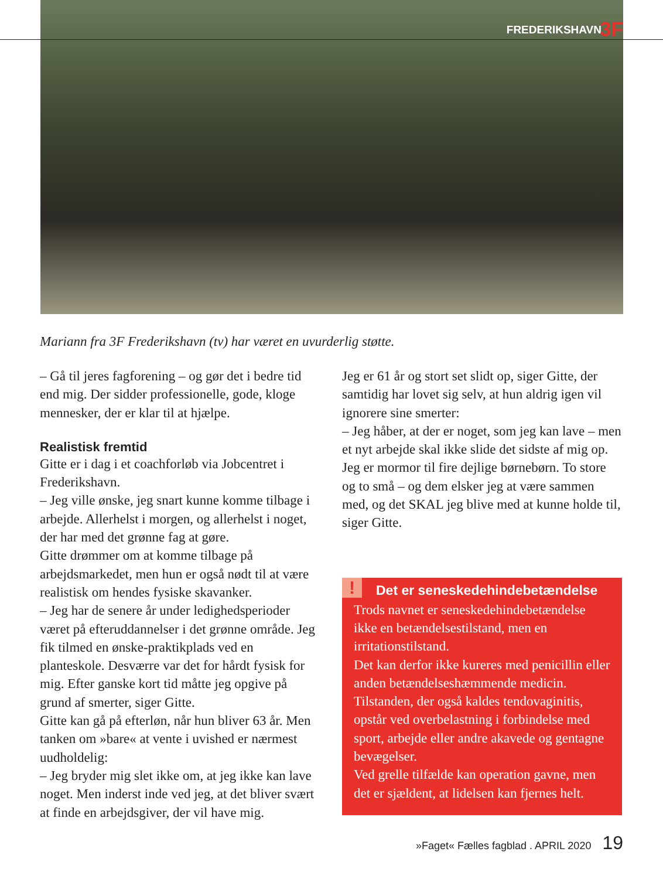FREDERIKSHAVN 3F
Mariann fra 3F Frederikshavn (tv) har været en uvurderlig støtte.
– Gå til jeres fagforening – og gør det i bedre tid end mig. Der sidder professionelle, gode, kloge mennesker, der er klar til at hjælpe.
Realistisk fremtid
Gitte er i dag i et coachforløb via Jobcentret i Frederikshavn.
– Jeg ville ønske, jeg snart kunne komme tilbage i arbejde. Allerhelst i morgen, og allerhelst i noget, der har med det grønne fag at gøre.
Gitte drømmer om at komme tilbage på arbejdsmarkedet, men hun er også nødt til at være realistisk om hendes fysiske skavanker.
– Jeg har de senere år under ledighedsperioder været på efteruddannelser i det grønne område. Jeg fik tilmed en ønske-praktikplads ved en planteskole. Desværre var det for hårdt fysisk for mig. Efter ganske kort tid måtte jeg opgive på grund af smerter, siger Gitte.
Gitte kan gå på efterløn, når hun bliver 63 år. Men tanken om »bare« at vente i uvished er nærmest uudholdelig:
– Jeg bryder mig slet ikke om, at jeg ikke kan lave noget. Men inderst inde ved jeg, at det bliver svært at finde en arbejdsgiver, der vil have mig.
Jeg er 61 år og stort set slidt op, siger Gitte, der samtidig har lovet sig selv, at hun aldrig igen vil ignorere sine smerter:
– Jeg håber, at der er noget, som jeg kan lave – men et nyt arbejde skal ikke slide det sidste af mig op. Jeg er mormor til fire dejlige børnebørn. To store og to små – og dem elsker jeg at være sammen med, og det SKAL jeg blive med at kunne holde til, siger Gitte.
!
Det er seneskedehindebetændelse
Trods navnet er seneskedehindebetændelse ikke en betændelsestilstand, men en irritationstilstand.
Det kan derfor ikke kureres med penicillin eller anden betændelseshæmmende medicin.
Tilstanden, der også kaldes tendovaginitis, opstår ved overbelastning i forbindelse med sport, arbejde eller andre akavede og gentagne bevægelser.
Ved grelle tilfælde kan operation gavne, men det er sjældent, at lidelsen kan fjernes helt.
»Faget« Fælles fagblad . APRIL 2020 19